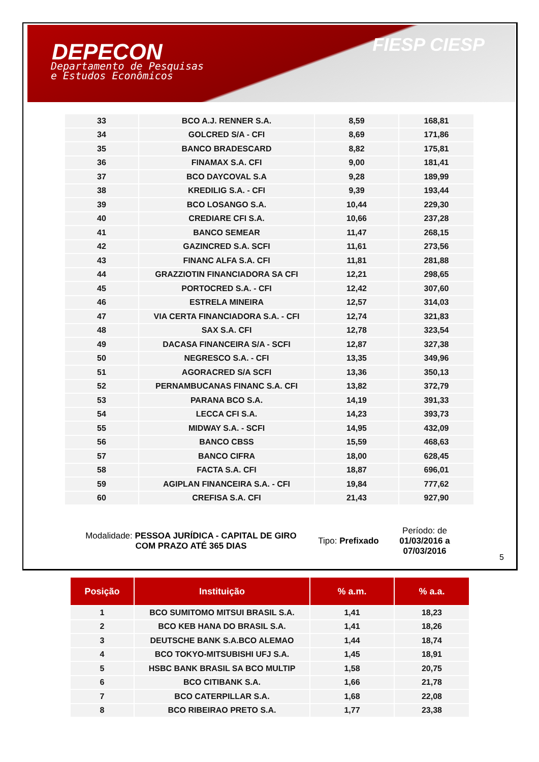DEPECON
Departamento de Pesquisas
e Estudos Econômicos
FIESP CIESP
| 33 | BCO A.J. RENNER S.A. | 8,59 | 168,81 |
| 34 | GOLCRED S/A - CFI | 8,69 | 171,86 |
| 35 | BANCO BRADESCARD | 8,82 | 175,81 |
| 36 | FINAMAX S.A. CFI | 9,00 | 181,41 |
| 37 | BCO DAYCOVAL S.A | 9,28 | 189,99 |
| 38 | KREDILIG S.A. - CFI | 9,39 | 193,44 |
| 39 | BCO LOSANGO S.A. | 10,44 | 229,30 |
| 40 | CREDIARE CFI S.A. | 10,66 | 237,28 |
| 41 | BANCO SEMEAR | 11,47 | 268,15 |
| 42 | GAZINCRED S.A. SCFI | 11,61 | 273,56 |
| 43 | FINANC ALFA S.A. CFI | 11,81 | 281,88 |
| 44 | GRAZZIOTIN FINANCIADORA SA CFI | 12,21 | 298,65 |
| 45 | PORTOCRED S.A. - CFI | 12,42 | 307,60 |
| 46 | ESTRELA MINEIRA | 12,57 | 314,03 |
| 47 | VIA CERTA FINANCIADORA S.A. - CFI | 12,74 | 321,83 |
| 48 | SAX S.A. CFI | 12,78 | 323,54 |
| 49 | DACASA FINANCEIRA S/A - SCFI | 12,87 | 327,38 |
| 50 | NEGRESCO S.A. - CFI | 13,35 | 349,96 |
| 51 | AGORACRED S/A SCFI | 13,36 | 350,13 |
| 52 | PERNAMBUCANAS FINANC S.A. CFI | 13,82 | 372,79 |
| 53 | PARANA BCO S.A. | 14,19 | 391,33 |
| 54 | LECCA CFI S.A. | 14,23 | 393,73 |
| 55 | MIDWAY S.A. - SCFI | 14,95 | 432,09 |
| 56 | BANCO CBSS | 15,59 | 468,63 |
| 57 | BANCO CIFRA | 18,00 | 628,45 |
| 58 | FACTA S.A. CFI | 18,87 | 696,01 |
| 59 | AGIPLAN FINANCEIRA S.A. - CFI | 19,84 | 777,62 |
| 60 | CREFISA S.A. CFI | 21,43 | 927,90 |
Modalidade: PESSOA JURÍDICA - CAPITAL DE GIRO COM PRAZO ATÉ 365 DIAS
Tipo: Prefixado
Período: de 01/03/2016 a 07/03/2016
| Posição | Instituição | % a.m. | % a.a. |
| --- | --- | --- | --- |
| 1 | BCO SUMITOMO MITSUI BRASIL S.A. | 1,41 | 18,23 |
| 2 | BCO KEB HANA DO BRASIL S.A. | 1,41 | 18,26 |
| 3 | DEUTSCHE BANK S.A.BCO ALEMAO | 1,44 | 18,74 |
| 4 | BCO TOKYO-MITSUBISHI UFJ S.A. | 1,45 | 18,91 |
| 5 | HSBC BANK BRASIL SA BCO MULTIP | 1,58 | 20,75 |
| 6 | BCO CITIBANK S.A. | 1,66 | 21,78 |
| 7 | BCO CATERPILLAR S.A. | 1,68 | 22,08 |
| 8 | BCO RIBEIRAO PRETO S.A. | 1,77 | 23,38 |
5